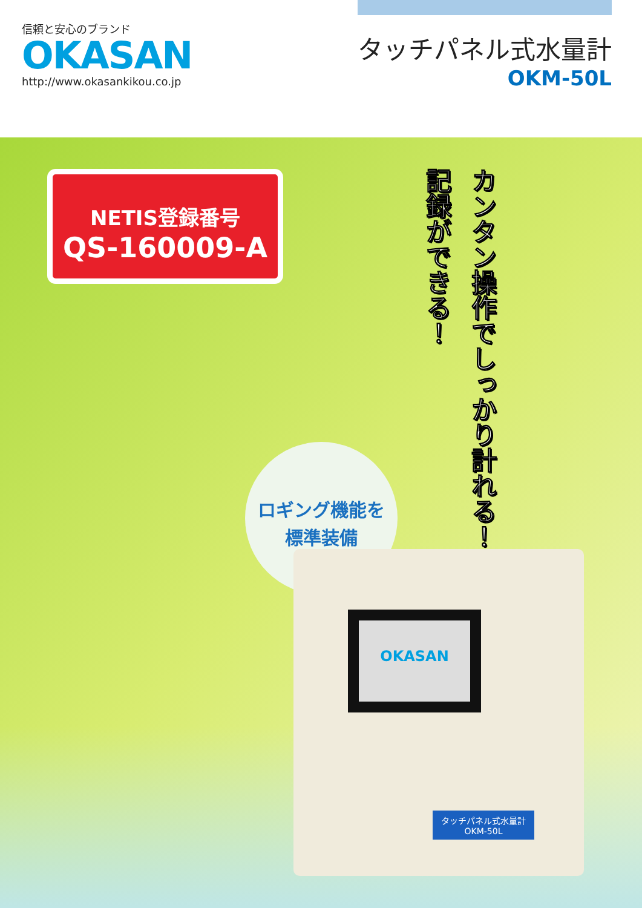信頼と安心のブランド
OKASAN
http://www.okasankikou.co.jp
タッチパネル式水量計
OKM-50L
NETIS登録番号
QS-160009-A
カンタン操作でしっかり計れる！
記録ができる！
ロギング機能を
標準装備
OKASAN
タッチパネル式水量計
OKM-50L